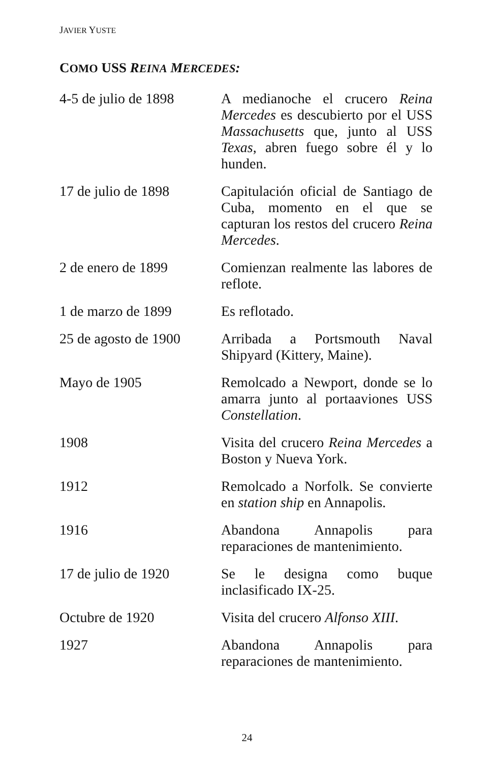JAVIER YUSTE
COMO USS REINA MERCEDES:
| 4-5 de julio de 1898 | A medianoche el crucero Reina Mercedes es descubierto por el USS Massachusetts que, junto al USS Texas , abren fuego sobre él y lo hunden. |
| 17 de julio de 1898 | Capitulación oficial de Santiago de Cuba, momento en el que se capturan los restos del crucero Reina Mercedes . |
| 2 de enero de 1899 | Comienzan realmente las labores de reflote. |
| 1 de marzo de 1899 | Es reflotado. |
| 25 de agosto de 1900 | Arribada a Portsmouth Naval Shipyard (Kittery, Maine). |
| Mayo de 1905 | Remolcado a Newport, donde se lo amarra junto al portaaviones USS Constellation . |
| 1908 | Visita del crucero Reina Mercedes a Boston y Nueva York. |
| 1912 | Remolcado a Norfolk. Se convierte en station ship en Annapolis. |
| 1916 | Abandona Annapolis para reparaciones de mantenimiento. |
| 17 de julio de 1920 | Se le designa como buque inclasificado IX-25. |
| Octubre de 1920 | Visita del crucero Alfonso XIII . |
| 1927 | Abandona Annapolis para reparaciones de mantenimiento. |
24